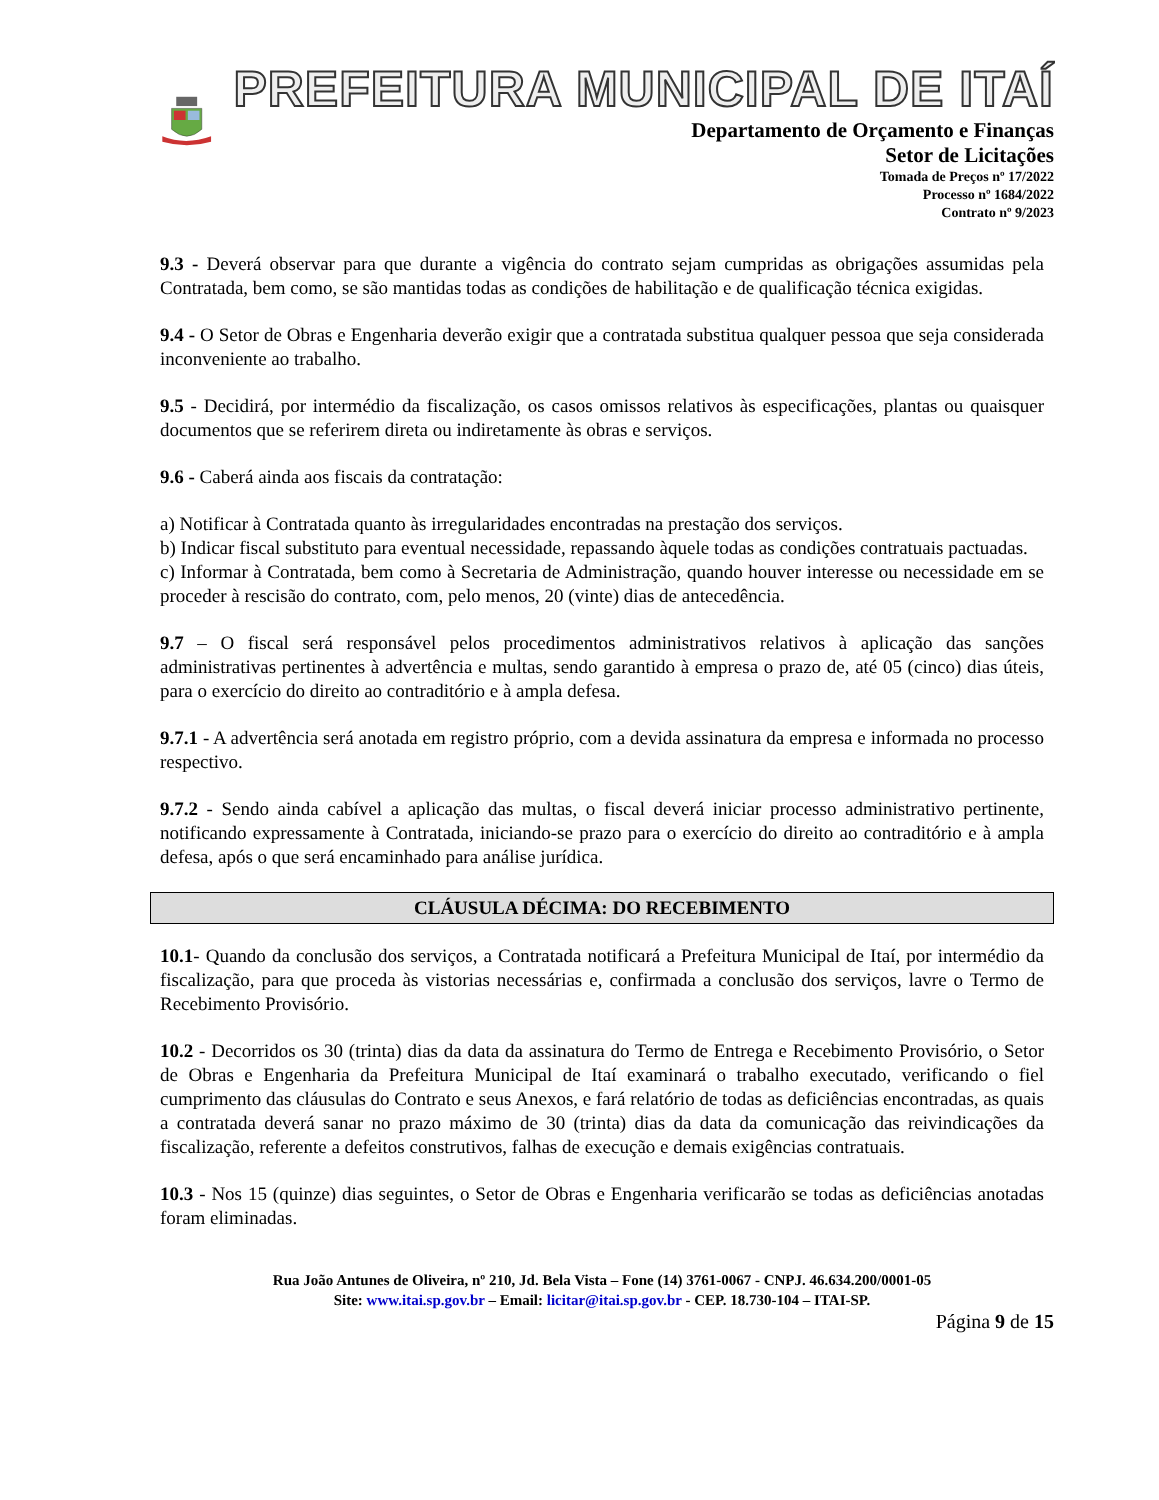PREFEITURA MUNICIPAL DE ITAÍ
Departamento de Orçamento e Finanças
Setor de Licitações
Tomada de Preços nº 17/2022
Processo nº 1684/2022
Contrato nº 9/2023
9.3 - Deverá observar para que durante a vigência do contrato sejam cumpridas as obrigações assumidas pela Contratada, bem como, se são mantidas todas as condições de habilitação e de qualificação técnica exigidas.
9.4 - O Setor de Obras e Engenharia deverão exigir que a contratada substitua qualquer pessoa que seja considerada inconveniente ao trabalho.
9.5 - Decidirá, por intermédio da fiscalização, os casos omissos relativos às especificações, plantas ou quaisquer documentos que se referirem direta ou indiretamente às obras e serviços.
9.6 - Caberá ainda aos fiscais da contratação:
a) Notificar à Contratada quanto às irregularidades encontradas na prestação dos serviços.
b) Indicar fiscal substituto para eventual necessidade, repassando àquele todas as condições contratuais pactuadas.
c) Informar à Contratada, bem como à Secretaria de Administração, quando houver interesse ou necessidade em se proceder à rescisão do contrato, com, pelo menos, 20 (vinte) dias de antecedência.
9.7 – O fiscal será responsável pelos procedimentos administrativos relativos à aplicação das sanções administrativas pertinentes à advertência e multas, sendo garantido à empresa o prazo de, até 05 (cinco) dias úteis, para o exercício do direito ao contraditório e à ampla defesa.
9.7.1 - A advertência será anotada em registro próprio, com a devida assinatura da empresa e informada no processo respectivo.
9.7.2 - Sendo ainda cabível a aplicação das multas, o fiscal deverá iniciar processo administrativo pertinente, notificando expressamente à Contratada, iniciando-se prazo para o exercício do direito ao contraditório e à ampla defesa, após o que será encaminhado para análise jurídica.
CLÁUSULA DÉCIMA: DO RECEBIMENTO
10.1- Quando da conclusão dos serviços, a Contratada notificará a Prefeitura Municipal de Itaí, por intermédio da fiscalização, para que proceda às vistorias necessárias e, confirmada a conclusão dos serviços, lavre o Termo de Recebimento Provisório.
10.2 - Decorridos os 30 (trinta) dias da data da assinatura do Termo de Entrega e Recebimento Provisório, o Setor de Obras e Engenharia da Prefeitura Municipal de Itaí examinará o trabalho executado, verificando o fiel cumprimento das cláusulas do Contrato e seus Anexos, e fará relatório de todas as deficiências encontradas, as quais a contratada deverá sanar no prazo máximo de 30 (trinta) dias da data da comunicação das reivindicações da fiscalização, referente a defeitos construtivos, falhas de execução e demais exigências contratuais.
10.3 - Nos 15 (quinze) dias seguintes, o Setor de Obras e Engenharia verificarão se todas as deficiências anotadas foram eliminadas.
Rua João Antunes de Oliveira, nº 210, Jd. Bela Vista – Fone (14) 3761-0067 - CNPJ. 46.634.200/0001-05
Site: www.itai.sp.gov.br – Email: licitar@itai.sp.gov.br - CEP. 18.730-104 – ITAI-SP.
Página 9 de 15